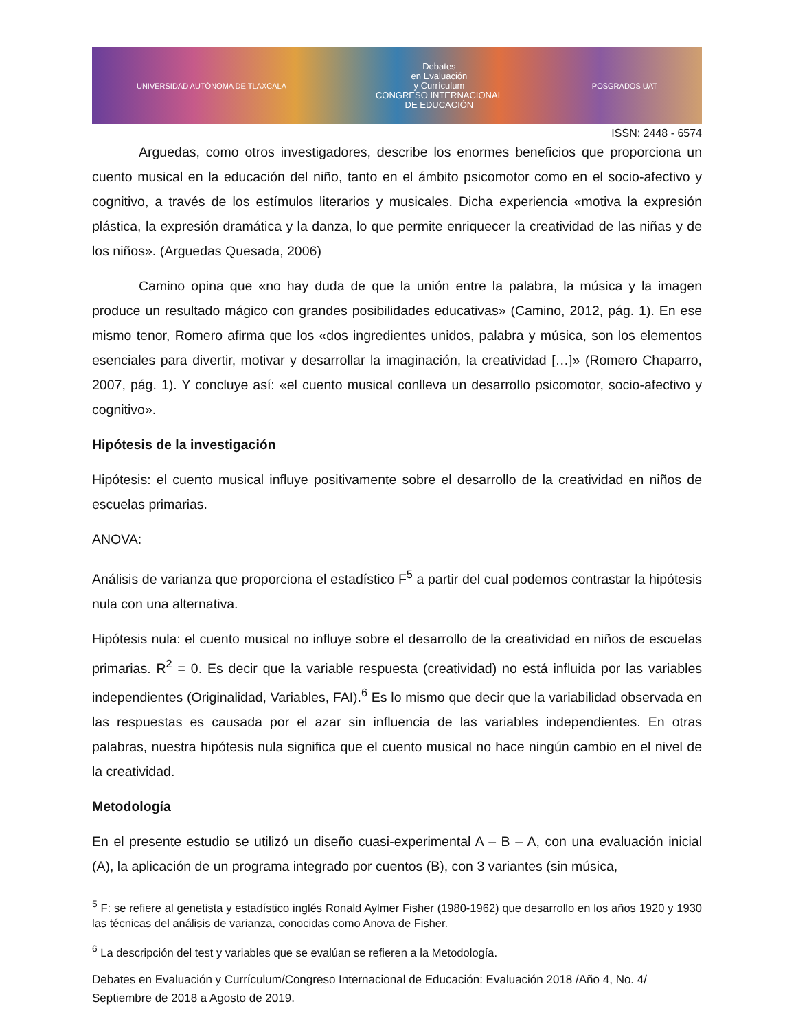UNIVERSIDAD AUTÓNOMA DE TLAXCALA
Debates
en Evaluación
y Currículum
CONGRESO INTERNACIONAL
DE EDUCACIÓN
POSGRADOS UAT
ISSN: 2448 - 6574
Arguedas, como otros investigadores, describe los enormes beneficios que proporciona un cuento musical en la educación del niño, tanto en el ámbito psicomotor como en el socio-afectivo y cognitivo, a través de los estímulos literarios y musicales. Dicha experiencia «motiva la expresión plástica, la expresión dramática y la danza, lo que permite enriquecer la creatividad de las niñas y de los niños». (Arguedas Quesada, 2006)
Camino opina que «no hay duda de que la unión entre la palabra, la música y la imagen produce un resultado mágico con grandes posibilidades educativas» (Camino, 2012, pág. 1). En ese mismo tenor, Romero afirma que los «dos ingredientes unidos, palabra y música, son los elementos esenciales para divertir, motivar y desarrollar la imaginación, la creatividad […]» (Romero Chaparro, 2007, pág. 1). Y concluye así: «el cuento musical conlleva un desarrollo psicomotor, socio-afectivo y cognitivo».
Hipótesis de la investigación
Hipótesis: el cuento musical influye positivamente sobre el desarrollo de la creatividad en niños de escuelas primarias.
ANOVA:
Análisis de varianza que proporciona el estadístico F<sup>5</sup> a partir del cual podemos contrastar la hipótesis nula con una alternativa.
Hipótesis nula: el cuento musical no influye sobre el desarrollo de la creatividad en niños de escuelas primarias. R<sup>2</sup> = 0. Es decir que la variable respuesta (creatividad) no está influida por las variables independientes (Originalidad, Variables, FAI).<sup>6</sup> Es lo mismo que decir que la variabilidad observada en las respuestas es causada por el azar sin influencia de las variables independientes. En otras palabras, nuestra hipótesis nula significa que el cuento musical no hace ningún cambio en el nivel de la creatividad.
Metodología
En el presente estudio se utilizó un diseño cuasi-experimental A – B – A, con una evaluación inicial (A), la aplicación de un programa integrado por cuentos (B), con 3 variantes (sin música,
<sup>5</sup> F: se refiere al genetista y estadístico inglés Ronald Aylmer Fisher (1980-1962) que desarrollo en los años 1920 y 1930 las técnicas del análisis de varianza, conocidas como Anova de Fisher.
<sup>6</sup> La descripción del test y variables que se evalúan se refieren a la Metodología.
Debates en Evaluación y Currículum/Congreso Internacional de Educación: Evaluación 2018 /Año 4, No. 4/ Septiembre de 2018 a Agosto de 2019.